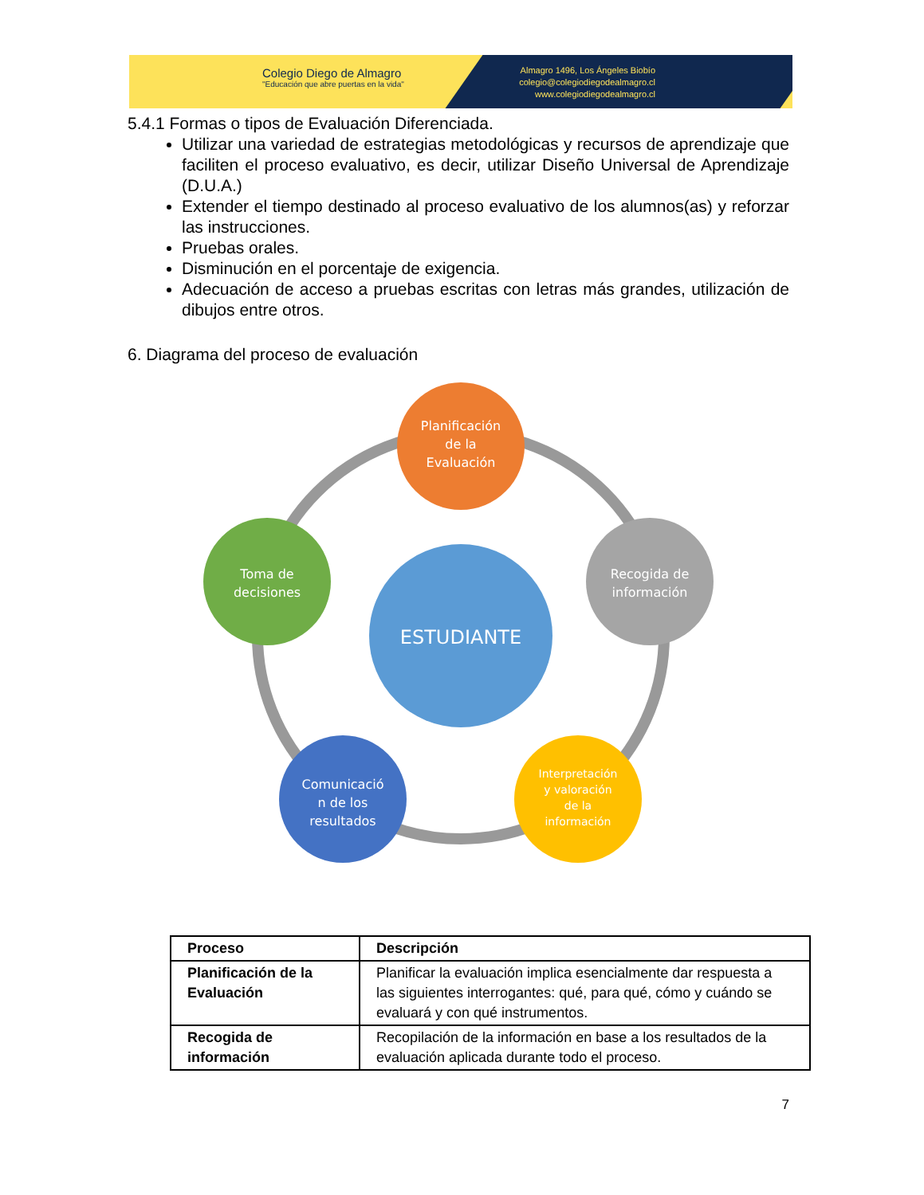Colegio Diego de Almagro
"Educación que abre puertas en la vida"
Almagro 1496, Los Ángeles Biobío
colegio@colegiodiegodealmagro.cl
www.colegiodiegodealmagro.cl
5.4.1 Formas o tipos de Evaluación Diferenciada.
Utilizar una variedad de estrategias metodológicas y recursos de aprendizaje que faciliten el proceso evaluativo, es decir, utilizar Diseño Universal de Aprendizaje (D.U.A.)
Extender el tiempo destinado al proceso evaluativo de los alumnos(as) y reforzar las instrucciones.
Pruebas orales.
Disminución en el porcentaje de exigencia.
Adecuación de acceso a pruebas escritas con letras más grandes, utilización de dibujos entre otros.
6. Diagrama del proceso de evaluación
ESTUDIANTE
Planificación de la Evaluación
Recogida de información
Interpretación y valoración de la información
Comunicació n de los resultados
Toma de decisiones
| Proceso | Descripción |
| --- | --- |
| Planificación de la Evaluación | Planificar la evaluación implica esencialmente dar respuesta a las siguientes interrogantes: qué, para qué, cómo y cuándo se evaluará y con qué instrumentos. |
| Recogida de información | Recopilación de la información en base a los resultados de la evaluación aplicada durante todo el proceso. |
7